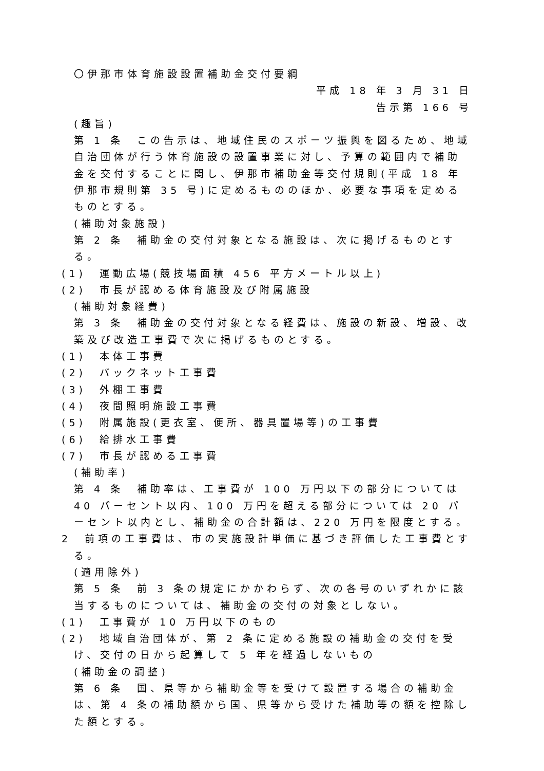〇伊那市体育施設設置補助金交付要綱
平成 18 年 3 月 31 日
告示第 166 号
(趣旨)
第 1 条　この告示は、地域住民のスポーツ振興を図るため、地域自治団体が行う体育施設の設置事業に対し、予算の範囲内で補助金を交付することに関し、伊那市補助金等交付規則(平成 18 年伊那市規則第 35 号)に定めるもののほか、必要な事項を定めるものとする。
(補助対象施設)
第 2 条　補助金の交付対象となる施設は、次に掲げるものとする。
(1)　運動広場(競技場面積 456 平方メートル以上)
(2)　市長が認める体育施設及び附属施設
(補助対象経費)
第 3 条　補助金の交付対象となる経費は、施設の新設、増設、改築及び改造工事費で次に掲げるものとする。
(1)　本体工事費
(2)　バックネット工事費
(3)　外棚工事費
(4)　夜間照明施設工事費
(5)　附属施設(更衣室、便所、器具置場等)の工事費
(6)　給排水工事費
(7)　市長が認める工事費
(補助率)
第 4 条　補助率は、工事費が 100 万円以下の部分については 40 パーセント以内、100 万円を超える部分については 20 パーセント以内とし、補助金の合計額は、220 万円を限度とする。
2　前項の工事費は、市の実施設計単価に基づき評価した工事費とする。
(適用除外)
第 5 条　前 3 条の規定にかかわらず、次の各号のいずれかに該当するものについては、補助金の交付の対象としない。
(1)　工事費が 10 万円以下のもの
(2)　地域自治団体が、第 2 条に定める施設の補助金の交付を受け、交付の日から起算して 5 年を経過しないもの
(補助金の調整)
第 6 条　国、県等から補助金等を受けて設置する場合の補助金は、第 4 条の補助額から国、県等から受けた補助等の額を控除した額とする。